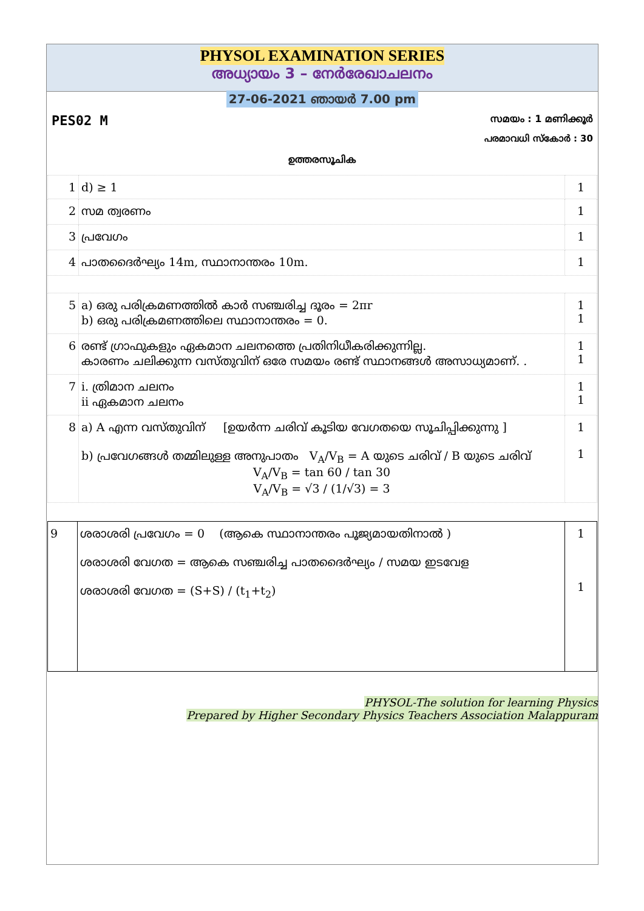PHYSOL EXAMINATION SERIES
അധ്യായം 3 – നേർരേഖാചലനം
27-06-2021 ഞായർ 7.00 pm
PES02 M സമയം : 1 മണിക്കൂർ
പരമാവധി സ്കോർ : 30
ഉത്തരസൂചിക
| 1 | d) ≥ 1 | 1 |
| 2 | സമ ത്വരണം | 1 |
| 3 | പ്രവേഗം | 1 |
| 4 | പാതദൈർഘ്യം 14m, സ്ഥാനാന്തരം 10m. | 1 |
| 5 | a) ഒരു പരിക്രമണത്തിൽ കാർ സഞ്ചരിച്ച ദൂരം = 2πr b) ഒരു പരിക്രമണത്തിലെ സ്ഥാനാന്തരം = 0. | 1 1 |
| 6 | രണ്ട് ഗ്രാഫുകളും ഏകമാന ചലനത്തെ പ്രതിനിധീകരിക്കുന്നില്ല. കാരണം ചലിക്കുന്ന വസ്തുവിന് ഒരേ സമയം രണ്ട് സ്ഥാനങ്ങൾ അസാധ്യമാണ്. . | 1 1 |
| 7 | i. ത്രിമാന ചലനം ii ഏകമാന ചലനം | 1 1 |
| 8 | a) A എന്ന വസ്തുവിന് [ഉയർന്ന ചരിവ് കൂടിയ വേഗതയെ സൂചിപ്പിക്കുന്നു ] b) പ്രവേഗങ്ങൾ തമ്മിലുള്ള അനുപാതം V<sub>A</sub>/V<sub>B</sub> = A യുടെ ചരിവ് / B യുടെ ചരിവ് V<sub>A</sub>/V<sub>B</sub> = tan 60 / tan 30 V<sub>A</sub>/V<sub>B</sub> = √3 / (1/√3) = 3 | 1 1 |
| 9 | ശരാശരി പ്രവേഗം = 0 (ആകെ സ്ഥാനാന്തരം പൂജ്യമായതിനാൽ ) ശരാശരി വേഗത = ആകെ സഞ്ചരിച്ച പാതദൈർഘ്യം / സമയ ഇടവേള ശരാശരി വേഗത = (S+S) / (t<sub>1</sub>+t<sub>2</sub>) | 1 1 |
PHYSOL-The solution for learning Physics
Prepared by Higher Secondary Physics Teachers Association Malappuram